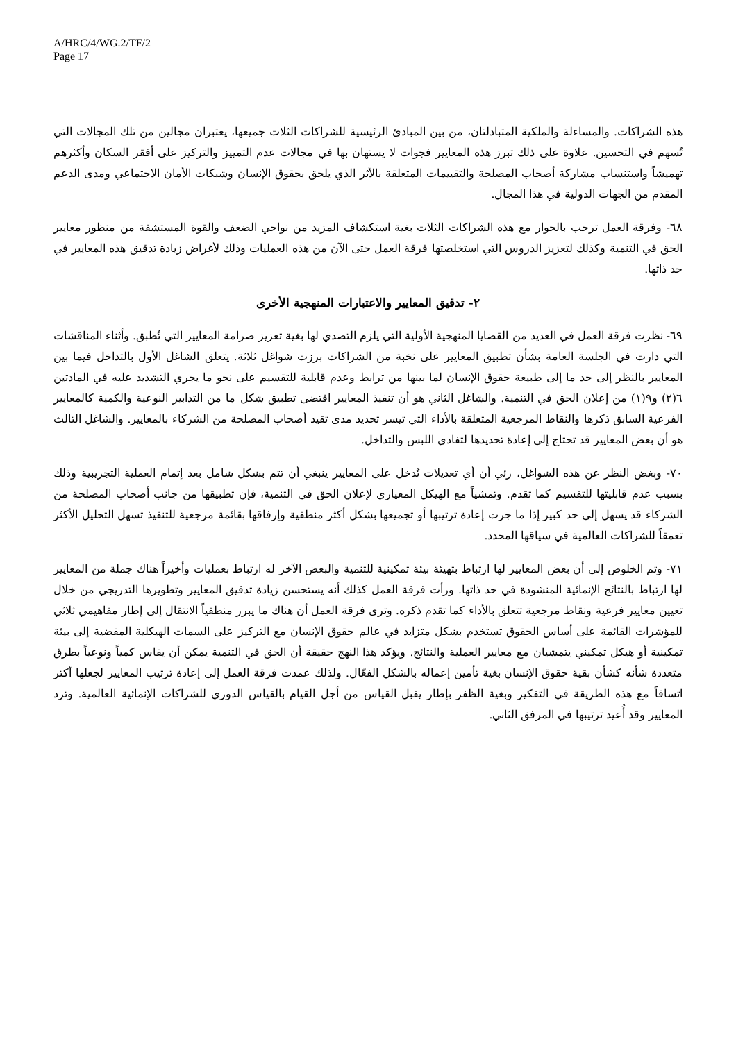A/HRC/4/WG.2/TF/2
Page 17
هذه الشراكات. والمساءلة والملكية المتبادلتان، من بين المبادئ الرئيسية للشراكات الثلاث جميعها، يعتبران مجالين من تلك المجالات التي تُسهم في التحسين. علاوة على ذلك تبرز هذه المعايير فجوات لا يستهان بها في مجالات عدم التمييز والتركيز على أفقر السكان وأكثرهم تهميشاً واستنساب مشاركة أصحاب المصلحة والتقييمات المتعلقة بالأثر الذي يلحق بحقوق الإنسان وشبكات الأمان الاجتماعي ومدى الدعم المقدم من الجهات الدولية في هذا المجال.
٦٨- وفرقة العمل ترحب بالحوار مع هذه الشراكات الثلاث بغية استكشاف المزيد من نواحي الضعف والقوة المستشفة من منظور معايير الحق في التنمية وكذلك لتعزيز الدروس التي استخلصتها فرقة العمل حتى الآن من هذه العمليات وذلك لأغراض زيادة تدقيق هذه المعايير في حد ذاتها.
٢- تدقيق المعايير والاعتبارات المنهجية الأخرى
٦٩- نظرت فرقة العمل في العديد من القضايا المنهجية الأولية التي يلزم التصدي لها بغية تعزيز صرامة المعايير التي تُطبق. وأثناء المناقشات التي دارت في الجلسة العامة بشأن تطبيق المعايير على نخبة من الشراكات برزت شواغل ثلاثة. يتعلق الشاغل الأول بالتداخل فيما بين المعايير بالنظر إلى حد ما إلى طبيعة حقوق الإنسان لما بينها من ترابط وعدم قابلية للتقسيم على نحو ما يجري التشديد عليه في المادتين ٦(٢) و٩(١) من إعلان الحق في التنمية. والشاغل الثاني هو أن تنفيذ المعايير اقتضى تطبيق شكل ما من التدابير النوعية والكمية كالمعايير الفرعية السابق ذكرها والنقاط المرجعية المتعلقة بالأداء التي تيسر تحديد مدى تقيد أصحاب المصلحة من الشركاء بالمعايير. والشاغل الثالث هو أن بعض المعايير قد تحتاج إلى إعادة تحديدها لتفادي اللبس والتداخل.
٧٠- وبغض النظر عن هذه الشواغل، رئي أن أي تعديلات تُدخل على المعايير ينبغي أن تتم بشكل شامل بعد إتمام العملية التجريبية وذلك بسبب عدم قابليتها للتقسيم كما تقدم. وتمشياً مع الهيكل المعياري لإعلان الحق في التنمية، فإن تطبيقها من جانب أصحاب المصلحة من الشركاء قد يسهل إلى حد كبير إذا ما جرت إعادة ترتيبها أو تجميعها بشكل أكثر منطقية وإرفاقها بقائمة مرجعية للتنفيذ تسهل التحليل الأكثر تعمقاً للشراكات العالمية في سياقها المحدد.
٧١- وتم الخلوص إلى أن بعض المعايير لها ارتباط بتهيئة بيئة تمكينية للتنمية والبعض الآخر له ارتباط بعمليات وأخيراً هناك جملة من المعايير لها ارتباط بالنتائج الإنمائية المنشودة في حد ذاتها. ورأت فرقة العمل كذلك أنه يستحسن زيادة تدقيق المعايير وتطويرها التدريجي من خلال تعيين معايير فرعية ونقاط مرجعية تتعلق بالأداء كما تقدم ذكره. وترى فرقة العمل أن هناك ما يبرر منطقياً الانتقال إلى إطار مفاهيمي ثلاثي للمؤشرات القائمة على أساس الحقوق تستخدم بشكل متزايد في عالم حقوق الإنسان مع التركيز على السمات الهيكلية المفضية إلى بيئة تمكينية أو هيكل تمكيني يتمشيان مع معايير العملية والنتائج. ويؤكد هذا النهج حقيقة أن الحق في التنمية يمكن أن يقاس كمياً ونوعياً بطرق متعددة شأنه كشأن بقية حقوق الإنسان بغية تأمين إعماله بالشكل الفعّال. ولذلك عمدت فرقة العمل إلى إعادة ترتيب المعايير لجعلها أكثر اتساقاً مع هذه الطريقة في التفكير وبغية الظفر بإطار يقبل القياس من أجل القيام بالقياس الدوري للشراكات الإنمائية العالمية. وترد المعايير وقد أُعيد ترتيبها في المرفق الثاني.